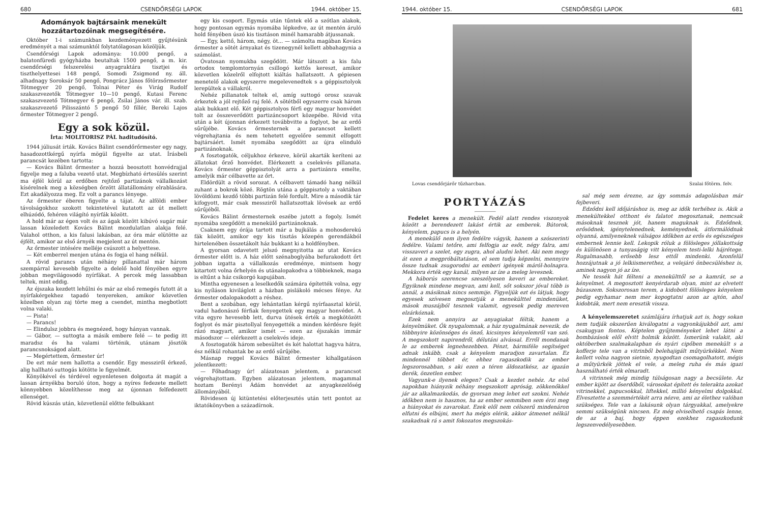680 CSENDŐRSÉGI LAPOK 1944. október 15.
Adományok bajtársaink menekült hozzátartozóinak megsegítésére.
Október 1-i számunkban kezdeményezett gyűjtésünk eredményét a mai számunktól folytatólagosan közöljük.
Csendőrségi Lapok adománya: 10.000 pengő, a balatonfüredi gyógyházba beutaltak 1500 pengő, a m. kir. csendőrségi felszerelési anyagraktára tisztjei és tiszthelyettesei 148 pengő, Somodi Zsigmond ny. áll. alhadnagy Soroksár 50 pengő, Pongrácz János főtörzsőrmester Tótmegyer 20 pengő, Tolnai Péter és Virág Rudolf szakaszvezetők Tótmegyer 10—10 pengő, Kutasi Ferenc szakaszvezető Tótmegyer 6 pengő, Zsilai János vár. ill. szab. szakaszvezető Pilisszántó 5 pengő 50 fillér, Bereki Lajos őrmester Tótmegyer 2 pengő.
Egy a sok közül.
Írta: MOLITORISZ PÁL haditudósító.
1944 júliusát írták. Kovács Bálint csendőrőrmester egy nagy, hasadozottkérgű nyírfa mögül figyelte az utat. Írásbeli parancsát kezében tartotta:
— Kovács Bálint őrmester a hozzá beosztott honvédrajjal figyelje meg a faluba vezető utat. Megbízható értesülés szerint ma éjfél körül az erdőben rejtőző partizánok vállalkozást kísérelnek meg a községben őrzött állatállomány elrablására. Ezt akadályozza meg. Ez volt a parancs lényege.
Az őrmester éberen figyelte a tájat. Az alföldi ember távolságokhoz szokott tekintetével kutatott az út mellett elhúzódó, fehéren világító nyírfák között.
A hold már az égen volt és az ágak között kibúvó sugár már lassan közeledett Kovács Bálint mozdulatlan alakja felé. Valahol otthon, a kis falusi lakásban, az óra már elütötte az éjfélt, amikor az első árnyék megjelent az út mentén.
Az őrmester intésére melléje csúszott a helyettese.
— Két emberrel menjen utána és fogja el hang nélkül.
A rövid parancs után néhány pillanattal már három szempárral kevesebb figyelte a delelő hold fényében egyre jobban megvilágosodó nyírfákat. A percek még lassabban teltek, mint eddig.
Az éjszaka kezdett lehűlni és már az első remegés futott át a nyírfakérgekhez tapadó tenyereken, amikor közvetlen közelben olyan zaj törte meg a csendet, mintha megbotlott volna valaki.
— Pista!
— Parancs!
— Elindulsz jobbra és megnézed, hogy hányan vannak.
— Gábor, — suttogta a másik embere felé — te pedig itt maradsz és ha valami történik, utánam jösztök parancsnokságod alatt.
— Megértettem, őrmester úr!
De ezt már nem hallotta a csendőr. Egy messziről érkező, alig hallható suttogás kötötte le figyelmét.
Könyökével és térdével egyenletesen dolgozta át magát a lassan árnyékba boruló úton, hogy a nyíres fedezete mellett könnyebben közelíthesse meg az újonnan felfedezett ellenséget.
Rövid kúszás után, közvetlenül előtte felbukkant
egy kis csoport. Egymás után tűntek elő a szótlan alakok, hogy pontosan egymás nyomába lépkedve, az út mentén áruló hold fényében úszó kis tisztáson minél hamarabb átjussanak.
— Egy, kettő, három, négy, öt... — számolta magában Kovács őrmester a sötét árnyakat és tizenegynél kellett abbahagynia a számolást.
Óvatosan nyomukba szegődött. Már látszott a kis falu ortodox templomtornyán csillogó kettős kereszt, amikor közvetlen közelről elfojtott kiáltás hallatszott. A gépiesen menetelő alakok egyszerre megelevenedtek s a géppisztolyok lerepültek a vállakról.
Nehéz pillanatok teltek el, amíg suttogó orosz szavak érkeztek a jól rejtőző raj felé. A sötétből egyszerre csak három alak bukkant elő. Két géppisztolyos férfi egy magyar honvédet tolt az összeverődött partizáncsoport közepébe. Rövid vita után a két újonnan érkezett továbbvitte a foglyot, be az erdő sűrűjébe. Kovács őrmesternek a parancsot kellett végrehajtania és nem tehetett egyelőre semmit elfogott bajtársáért. Ismét nyomába szegődött az újra elinduló partizánoknak.
A fosztogatók, céljukhoz érkezve, körül akarták keríteni az állatokat őrző honvédet. Elérkezett a cselekvés pillanata. Kovács őrmester géppisztolyát arra a partizánra emelte, amelyik már célbavette az őrt.
Eldördült a rövid sorozat. A célbavett támadó hang nélkül zuhant a bokrok közé. Rögtön utána a géppisztoly a vaktában lövöldözni kezdő többi partizán felé fordult. Mire a második tár kifogyott, már csak messziről hallatszottak lövések az erdő sűrűjéből.
Kovács Bálint őrmesternek eszébe jutott a fogoly. Ismét nyomába szegődött a menekülő partizánoknak.
Csaknem egy órája tartott már a bujkálás a mohosderekú fák között, amikor egy kis tisztás közepén gerendákból hirtelenében összetákolt ház bukkant ki a holdfényben.
A gyorsan odavetett jelszó megnyitotta az utat Kovács őrmester előtt is. A ház előtt szénaboglyába befurakodott őrt jobban izgatta a vállalkozás eredménye, mintsem hogy kitartott volna őrhelyén és utánalopakodva a többieknek, maga is eltűnt a ház csikorgó kapujában.
Mintha egyenesen a leselkedők számára építették volna, egy kis nyíláson kiviláglott a házban pislákoló mécses fénye. Az őrmester odalopakodott a réshez.
Bent a szobában, egy lehántatlan kérgű nyírfaasztal körül, vadul hadonászó férfiak fenyegettek egy magyar honvédet. A vita egyre hevesebb lett, durva ütések érték a megkötözött foglyot és már pisztollyal fenyegették a minden kérdésre fejét rázó magyart, amikor ismét — ezen az éjszakán immár másodszor — elérkezett a cselekvés ideje.
A fosztogatók három sebesültet és két halottat hagyva hátra, ész nélkül rohantak be az erdő sűrűjébe.
Másnap reggel Kovács Bálint őrmester kihallgatáson jelentkezett:
— Főhadnagy úr! alázatosan jelentem, a parancsot végrehajtottam. Egyben alázatosan jelentem, magammal hoztam Berényi Ádám honvédet az anyagkezelőség állományából.
Rövidesen új kitüntetési előterjesztés után tett pontot az iktatókönyvben a századírnok.
1944. október 15. CSENDŐRSÉGI LAPOK 681
Lovas csendőrjárőr tűzharcban. Szalai főtörm. felv.
PORTYÁZÁS
Fedelet keres a menekült. Fedél alatt rendes viszonyok között a berendezett lakást értik az emberek. Bútorok, kényelem, papucs is a helyén.
A menekülő nem ilyen fedélre vágyik, hanem a szószerinti fedélre. Valami tetőre, ami felfogja az esőt, négy falra, ami visszaveri a szelet, egy zugra, ahol aludni lehet. Aki nem megy át ezen a megpróbáltatáson, el sem tudja képzelni, mennyire össze tudnak zsugorodni az emberi igények máról-holnapra. Mekkora érték egy kanál, milyen az íze a meleg levesnek.
A háborús szerencse szeszélyesen keveri az embereket. Egyiknek mindene megvan, ami kell, sőt sokszor jóval több is annál, a másiknak nincs semmije. Figyeljük ezt és látjuk, hogy egyesek szívesen megosztják a menekülttel mindenüket, mások muszájból tesznek valamit, egyesek pedig mereven elzárkóznak.
Ezek nem annyira az anyagiakat féltik, hanem a kényelmüket. Ők nyugalomnak, a ház nyugalmának nevezik, de többnyire közönséges és önző, kicsinyes kényelemről van szó. A megszokott napirendről, délutáni alvással. Erről mondanak le az emberek legnehezebben. Pénzt, bármiféle segítséget adnak inkább, csak a kényelem maradjon zavartalan. Ez mindennél többet ér, ehhez ragaszkodik az ember legszorosabban, s aki ezen a téren áldozatkész, az igazán derék, önzetlen ember.
Vagyunk-e ilyenek elegen? Csak a kezdet nehéz. Az első napokban hiányzik néhány megszokott apróság, zökkenőkkel jár az alkalmazkodás, de gyorsan meg lehet ezt szokni. Nehéz időkben nem is hasznos, ha az ember semmiben sem érzi meg a hiányokat és zavarokat. Ezek elől nem célszerű mindenáron elfutni és elbújni, mert ha mégis elérik, akkor átmenet nélkül szakadnak rá s amit fokozatos megszokás-
sal még sem érezne, az így sommás adagolásban már fejbeveri.
Edződni kell időjáráshoz is, meg az idők terhéhez is. Akik a menekültekkel otthont és falatot megosztanak, nemcsak másoknak tesznek jót, hanem maguknak is. Edződnek, erősödnek, igénytelenednek, keményednek, átformálódnak olyanná, amilyeneknek válságos időkben az erős és egészséges embernek lennie kell. Lekopik róluk a fölösleges jóllakottság és különösen a tunyaságig vitt kényelem testi-lelki hájrétege. Rugalmasabb, erősebb lesz ettől mindenki. Azonfelül hozzájutnak a jó lelkiismerethez, a velejáró önbecsüléshez is, aminek nagyon jó az íze.
Ne tessék hát félteni a menekülttől se a kamrát, se a kényelmet. A megosztott kenyérdarab olyan, mint az elvetett búzaszem. Sokszorosan terem, a kidobott fölösleges kényelem pedig egyhamar nem mer kopogtatni azon az ajtón, ahol kidobták, mert nem eresztik vissza.
*
A kényelemszeretet számlájára írhatjuk azt is, hogy sokan nem tudják okszerűen kiválogatni a vagyonkájukból azt, ami csakugyan fontos. Képtelen gyűjteményeket lehet látni a bombázások elől elvitt holmik között. Ismerünk valakit, aki októberben szalmakalapban és nyári cipőben menekült s a kofferje tele van a vitrinből belehajigált műtyürkékkel. Nem kellett volna nagyon sietnie, nyugodtan csomagolhatott, mégis a műtyürkék jöttek el vele, a meleg ruha és más igazi használható érték elmaradt.
A vitrinnek még mindig túlságosan nagy a becsülete. Az ember kijött az őserdőből, városokat épített és telerakta azokat vitrinekkel, papucsokkal, liftekkel, millió kényelmi dolgokkal. Elvesztette a szemmértékét arra nézve, ami az élethez valóban szükséges. Tele van a lakásunk olyan tárgyakkal, amelyekre semmi szükségünk nincsen. Ez még elviselhető csapás lenne, de az a baj, hogy éppen ezekhez ragaszkodunk legszenvedélyesebben.